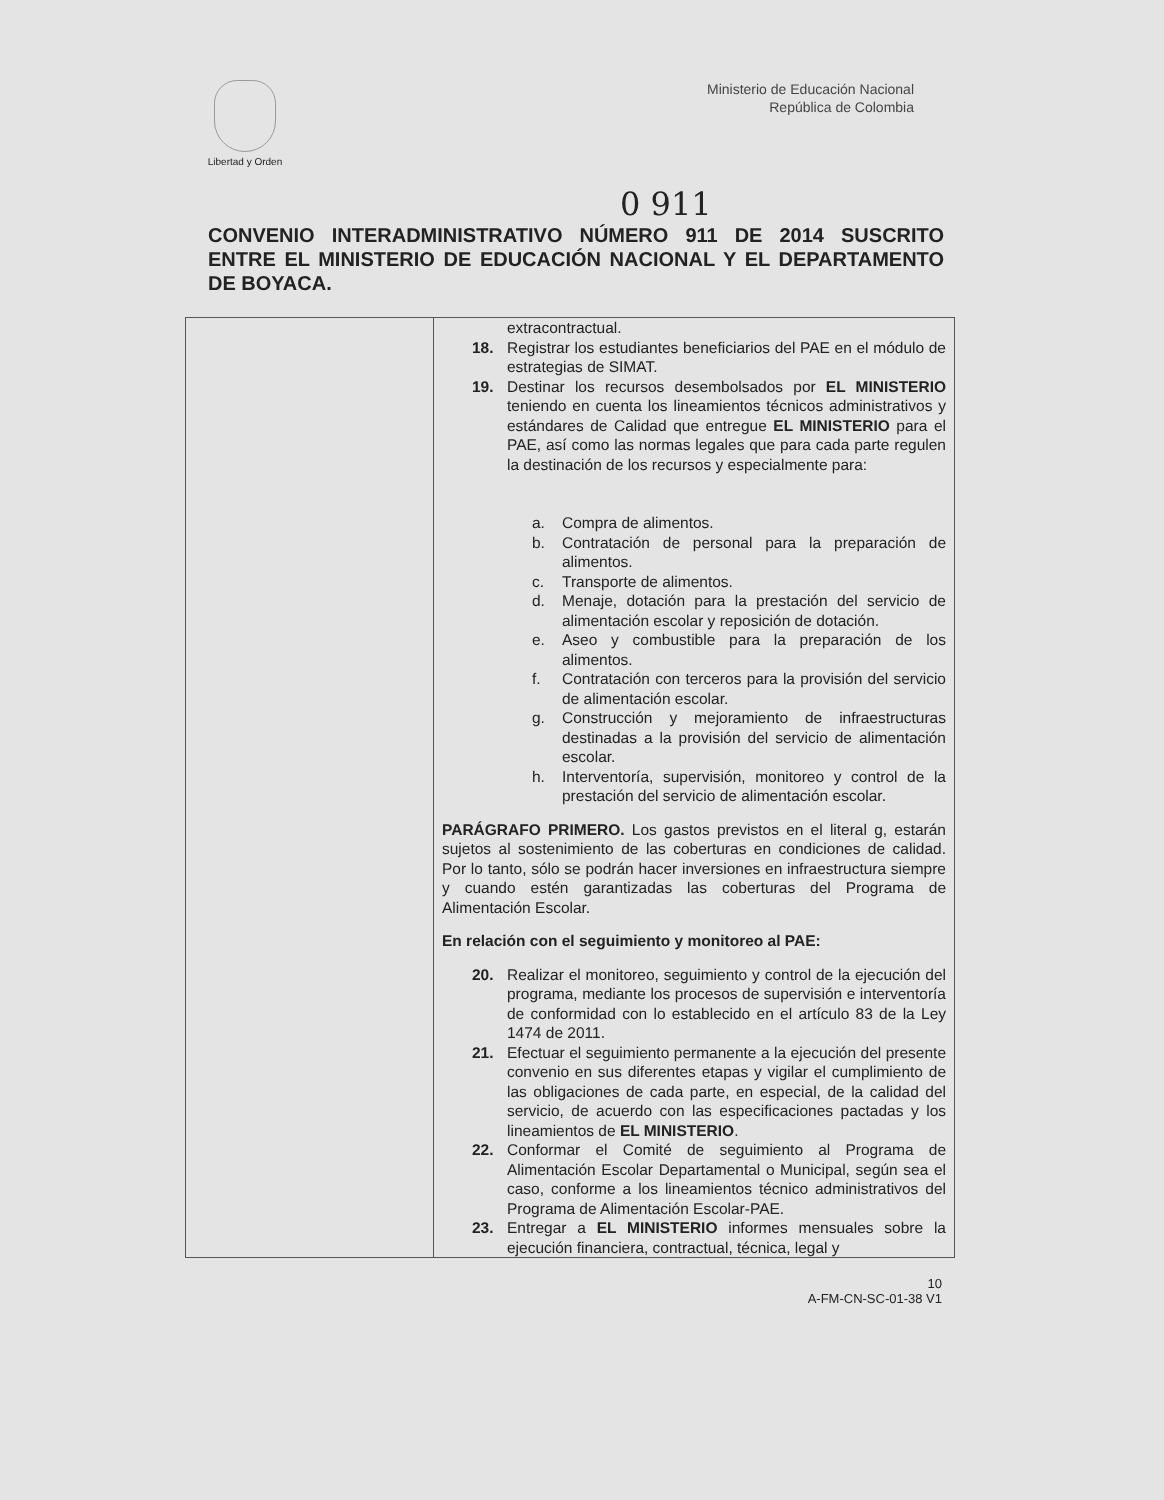Libertad y Orden
Ministerio de Educación Nacional
República de Colombia
0 911
CONVENIO INTERADMINISTRATIVO NÚMERO 911 DE 2014 SUSCRITO ENTRE EL MINISTERIO DE EDUCACIÓN NACIONAL Y EL DEPARTAMENTO DE BOYACA.
| | extracontractual. 18. Registrar los estudiantes beneficiarios del PAE en el módulo de estrategias de SIMAT. 19. Destinar los recursos desembolsados por EL MINISTERIO teniendo en cuenta los lineamientos técnicos administrativos y estándares de Calidad que entregue EL MINISTERIO para el PAE, así como las normas legales que para cada parte regulen la destinación de los recursos y especialmente para: a. Compra de alimentos. b. Contratación de personal para la preparación de alimentos. c. Transporte de alimentos. d. Menaje, dotación para la prestación del servicio de alimentación escolar y reposición de dotación. e. Aseo y combustible para la preparación de los alimentos. f. Contratación con terceros para la provisión del servicio de alimentación escolar. g. Construcción y mejoramiento de infraestructuras destinadas a la provisión del servicio de alimentación escolar. h. Interventoría, supervisión, monitoreo y control de la prestación del servicio de alimentación escolar. PARÁGRAFO PRIMERO. Los gastos previstos en el literal g, estarán sujetos al sostenimiento de las coberturas en condiciones de calidad. Por lo tanto, sólo se podrán hacer inversiones en infraestructura siempre y cuando estén garantizadas las coberturas del Programa de Alimentación Escolar. En relación con el seguimiento y monitoreo al PAE: 20. Realizar el monitoreo, seguimiento y control de la ejecución del programa, mediante los procesos de supervisión e interventoría de conformidad con lo establecido en el artículo 83 de la Ley 1474 de 2011. 21. Efectuar el seguimiento permanente a la ejecución del presente convenio en sus diferentes etapas y vigilar el cumplimiento de las obligaciones de cada parte, en especial, de la calidad del servicio, de acuerdo con las especificaciones pactadas y los lineamientos de EL MINISTERIO . 22. Conformar el Comité de seguimiento al Programa de Alimentación Escolar Departamental o Municipal, según sea el caso, conforme a los lineamientos técnico administrativos del Programa de Alimentación Escolar-PAE. 23. Entregar a EL MINISTERIO informes mensuales sobre la ejecución financiera, contractual, técnica, legal y |
10
A-FM-CN-SC-01-38 V1